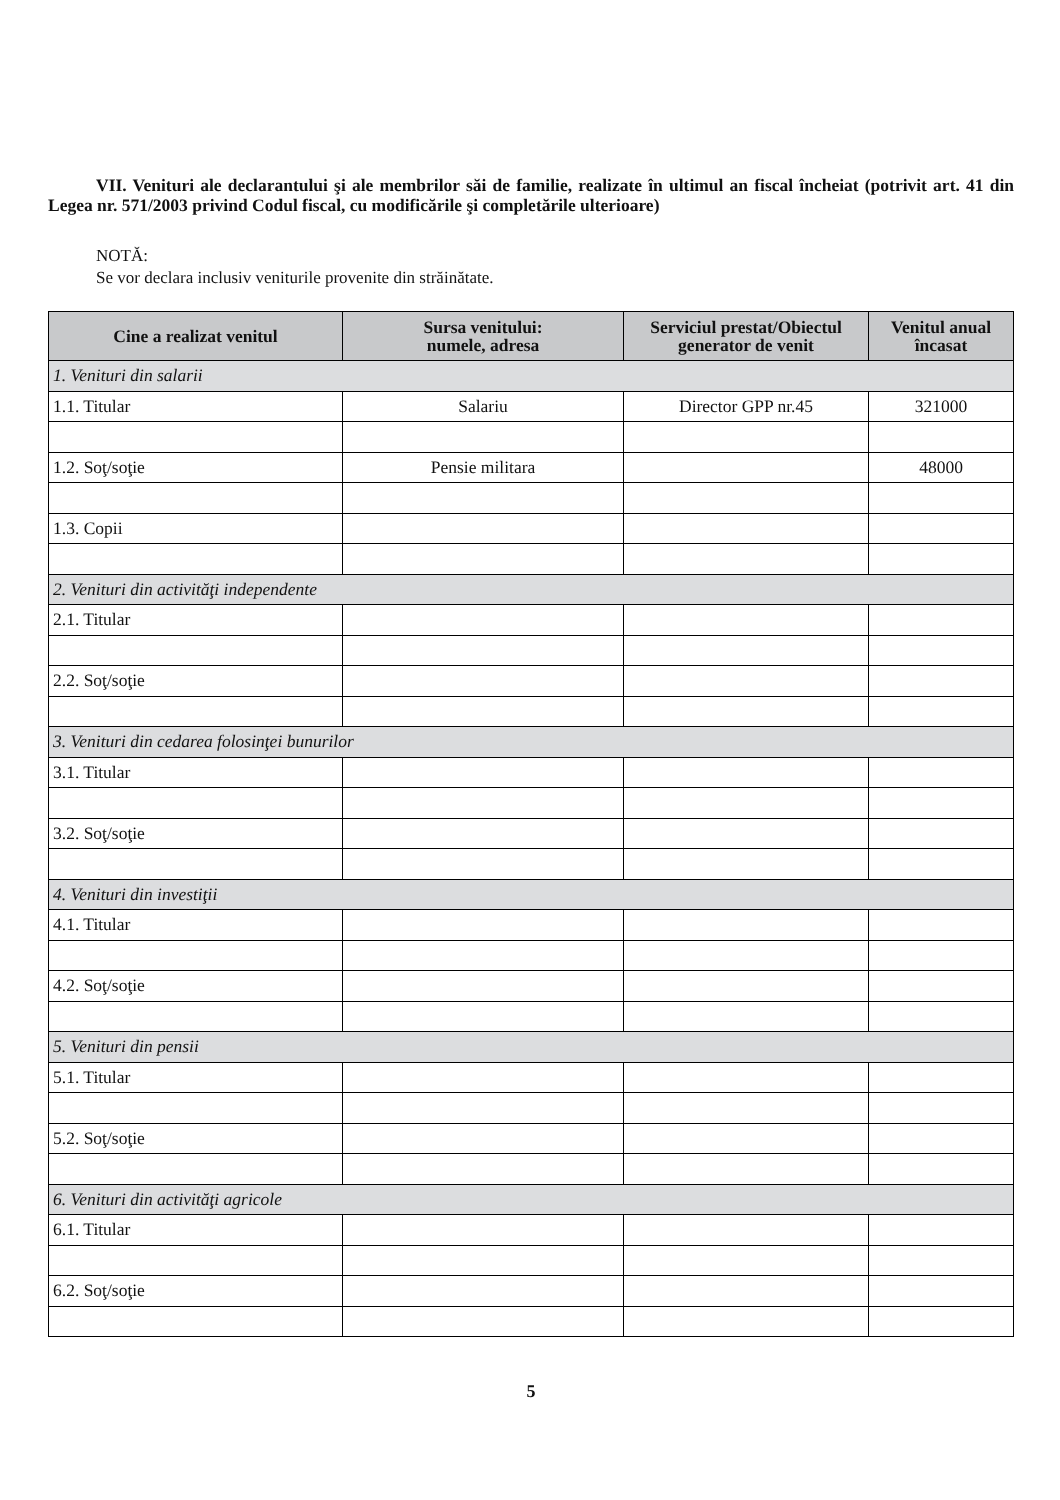VII. Venituri ale declarantului şi ale membrilor săi de familie, realizate în ultimul an fiscal încheiat (potrivit art. 41 din Legea nr. 571/2003 privind Codul fiscal, cu modificările şi completările ulterioare)
NOTĂ:
Se vor declara inclusiv veniturile provenite din străinătate.
| Cine a realizat venitul | Sursa venitului: numele, adresa | Serviciul prestat/Obiectul generator de venit | Venitul anual încasat |
| --- | --- | --- | --- |
| 1. Venituri din salarii | | | |
| 1.1. Titular | Salariu | Director GPP nr.45 | 321000 |
| 1.2. Soţ/soţie | Pensie militara | | 48000 |
| 1.3. Copii | | | |
| 2. Venituri din activităţi independente | | | |
| 2.1. Titular | | | |
| 2.2. Soţ/soţie | | | |
| 3. Venituri din cedarea folosinţei bunurilor | | | |
| 3.1. Titular | | | |
| 3.2. Soţ/soţie | | | |
| 4. Venituri din investiţii | | | |
| 4.1. Titular | | | |
| 4.2. Soţ/soţie | | | |
| 5. Venituri din pensii | | | |
| 5.1. Titular | | | |
| 5.2. Soţ/soţie | | | |
| 6. Venituri din activităţi agricole | | | |
| 6.1. Titular | | | |
| 6.2. Soţ/soţie | | | |
5